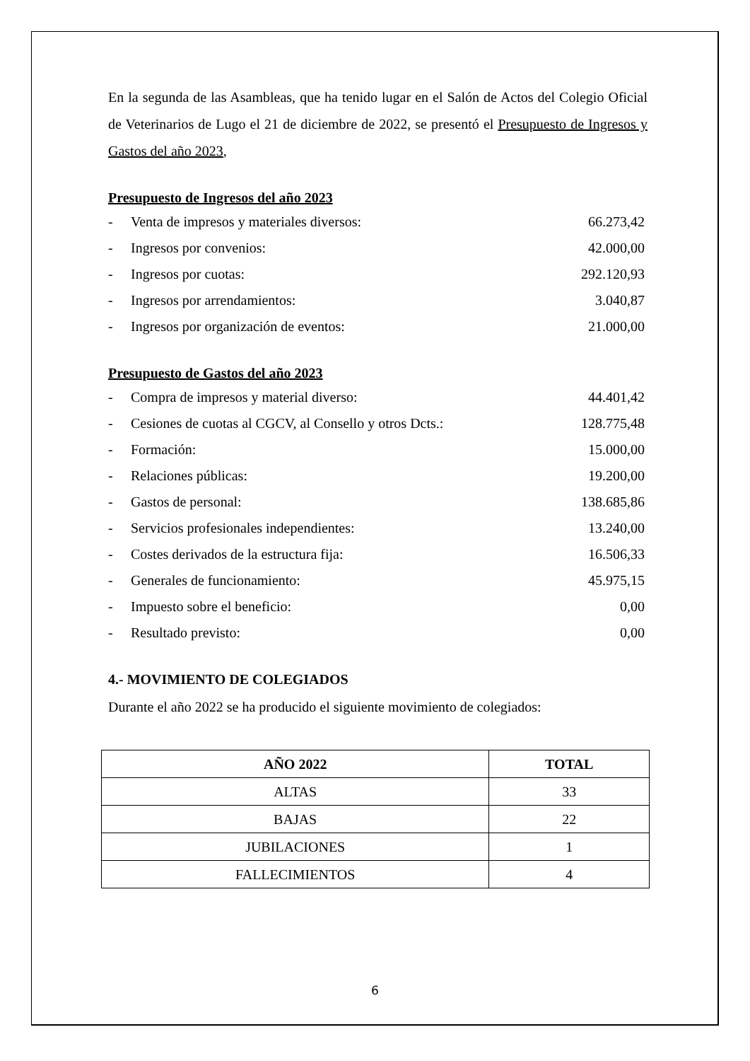En la segunda de las Asambleas, que ha tenido lugar en el Salón de Actos del Colegio Oficial de Veterinarios de Lugo el 21 de diciembre de 2022, se presentó el Presupuesto de Ingresos y Gastos del año 2023,
Presupuesto de Ingresos del año 2023
- Venta de impresos y materiales diversos: 66.273,42
- Ingresos por convenios: 42.000,00
- Ingresos por cuotas: 292.120,93
- Ingresos por arrendamientos: 3.040,87
- Ingresos por organización de eventos: 21.000,00
Presupuesto de Gastos del año 2023
- Compra de impresos y material diverso: 44.401,42
- Cesiones de cuotas al CGCV, al Consello y otros Dcts.: 128.775,48
- Formación: 15.000,00
- Relaciones públicas: 19.200,00
- Gastos de personal: 138.685,86
- Servicios profesionales independientes: 13.240,00
- Costes derivados de la estructura fija: 16.506,33
- Generales de funcionamiento: 45.975,15
- Impuesto sobre el beneficio: 0,00
- Resultado previsto: 0,00
4.- MOVIMIENTO DE COLEGIADOS
Durante el año 2022 se ha producido el siguiente movimiento de colegiados:
| AÑO 2022 | TOTAL |
| --- | --- |
| ALTAS | 33 |
| BAJAS | 22 |
| JUBILACIONES | 1 |
| FALLECIMIENTOS | 4 |
6